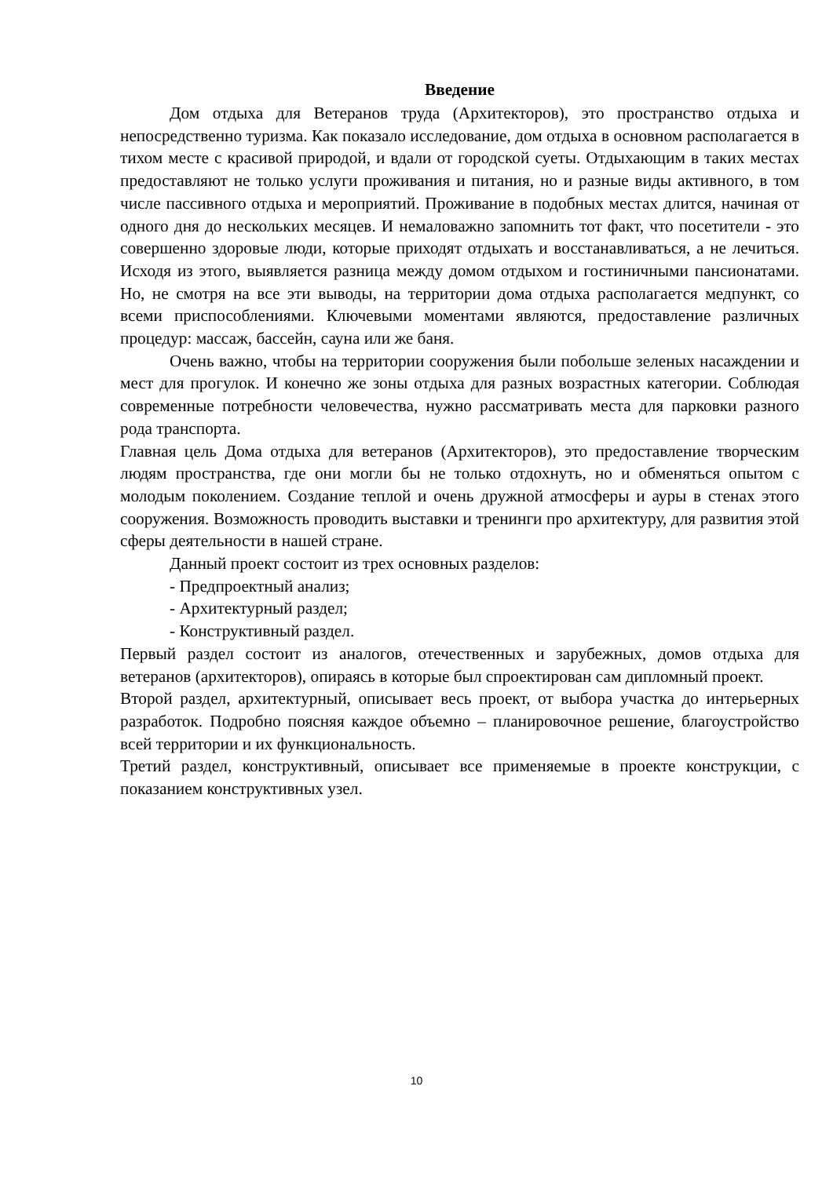Введение
Дом отдыха для Ветеранов труда (Архитекторов), это пространство отдыха и непосредственно туризма. Как показало исследование, дом отдыха в основном располагается в тихом месте с красивой природой, и вдали от городской суеты. Отдыхающим в таких местах предоставляют не только услуги проживания и питания, но и разные виды активного, в том числе пассивного отдыха и мероприятий. Проживание в подобных местах длится, начиная от одного дня до нескольких месяцев. И немаловажно запомнить тот факт, что посетители - это совершенно здоровые люди, которые приходят отдыхать и восстанавливаться, а не лечиться. Исходя из этого, выявляется разница между домом отдыхом и гостиничными пансионатами. Но, не смотря на все эти выводы, на территории дома отдыха располагается медпункт, со всеми приспособлениями. Ключевыми моментами являются, предоставление различных процедур: массаж, бассейн, сауна или же баня.
Очень важно, чтобы на территории сооружения были побольше зеленых насаждении и мест для прогулок. И конечно же зоны отдыха для разных возрастных категории. Соблюдая современные потребности человечества, нужно рассматривать места для парковки разного рода транспорта.
Главная цель Дома отдыха для ветеранов (Архитекторов), это предоставление творческим людям пространства, где они могли бы не только отдохнуть, но и обменяться опытом с молодым поколением. Создание теплой и очень дружной атмосферы и ауры в стенах этого сооружения. Возможность проводить выставки и тренинги про архитектуру, для развития этой сферы деятельности в нашей стране.
Данный проект состоит из трех основных разделов:
- Предпроектный анализ;
- Архитектурный раздел;
- Конструктивный раздел.
Первый раздел состоит из аналогов, отечественных и зарубежных, домов отдыха для ветеранов (архитекторов), опираясь в которые был спроектирован сам дипломный проект.
Второй раздел, архитектурный, описывает весь проект, от выбора участка до интерьерных разработок. Подробно поясняя каждое объемно – планировочное решение, благоустройство всей территории и их функциональность.
Третий раздел, конструктивный, описывает все применяемые в проекте конструкции, с показанием конструктивных узел.
10